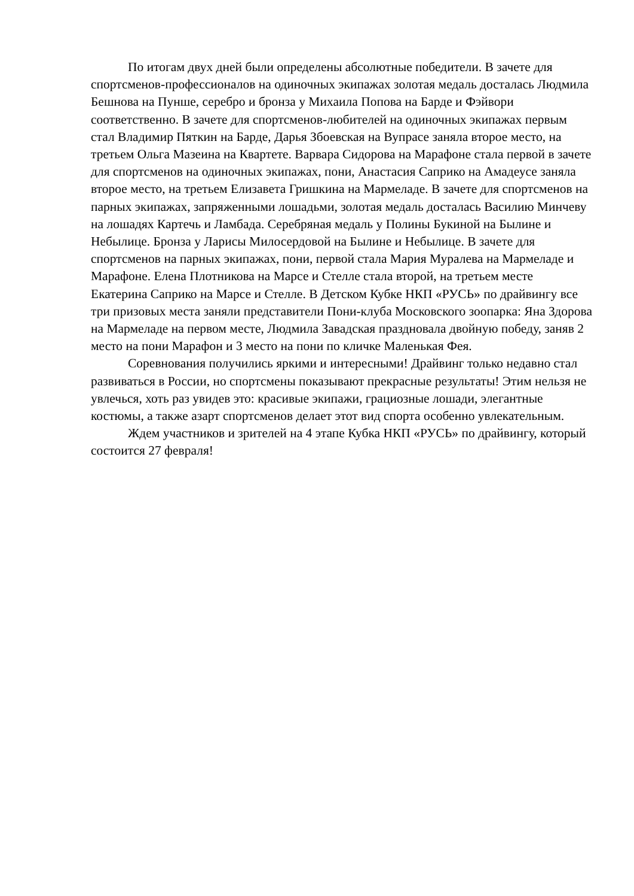По итогам двух дней были определены абсолютные победители. В зачете для спортсменов-профессионалов на одиночных экипажах золотая медаль досталась Людмила Бешнова на Пунше, серебро и бронза у Михаила Попова на Барде и Фэйвори соответственно. В зачете для спортсменов-любителей на одиночных экипажах первым стал Владимир Пяткин на Барде, Дарья Збоевская на Вупрасе заняла второе место, на третьем Ольга Мазеина на Квартете. Варвара Сидорова на Марафоне стала первой в зачете для спортсменов на одиночных экипажах, пони, Анастасия Сaприко на Амадеусе заняла второе место, на третьем Елизавета Гришкина на Мармеладе. В зачете для спортсменов на парных экипажах, запряженными лошадьми, золотая медаль досталась Василию Минчеву на лошадях Картечь и Ламбада. Серебряная медаль у Полины Букиной на Былине и Небылице. Бронза у Ларисы Милосердовой на Былине и Небылице. В зачете для спортсменов на парных экипажах, пони, первой стала Мария Муралева на Мармеладе и Марафоне. Елена Плотникова на Марсе и Стелле стала второй, на третьем месте Екатерина Сaприко на Марсе и Стелле. В Детском Кубке НКП «РУСЬ» по драйвингу все три призовых места заняли представители Пони-клуба Московского зоопарка: Яна Здорова на Мармеладе на первом месте, Людмила Завадская праздновала двойную победу, заняв 2 место на пони Марафон и 3 место на пони по кличке Маленькая Фея.
Соревнования получились яркими и интересными! Драйвинг только недавно стал развиваться в России, но спортсмены показывают прекрасные результаты! Этим нельзя не увлечься, хоть раз увидев это: красивые экипажи, грациозные лошади, элегантные костюмы, а также азарт спортсменов делает этот вид спорта особенно увлекательным.
Ждем участников и зрителей на 4 этапе Кубка НКП «РУСЬ» по драйвингу, который состоится 27 февраля!